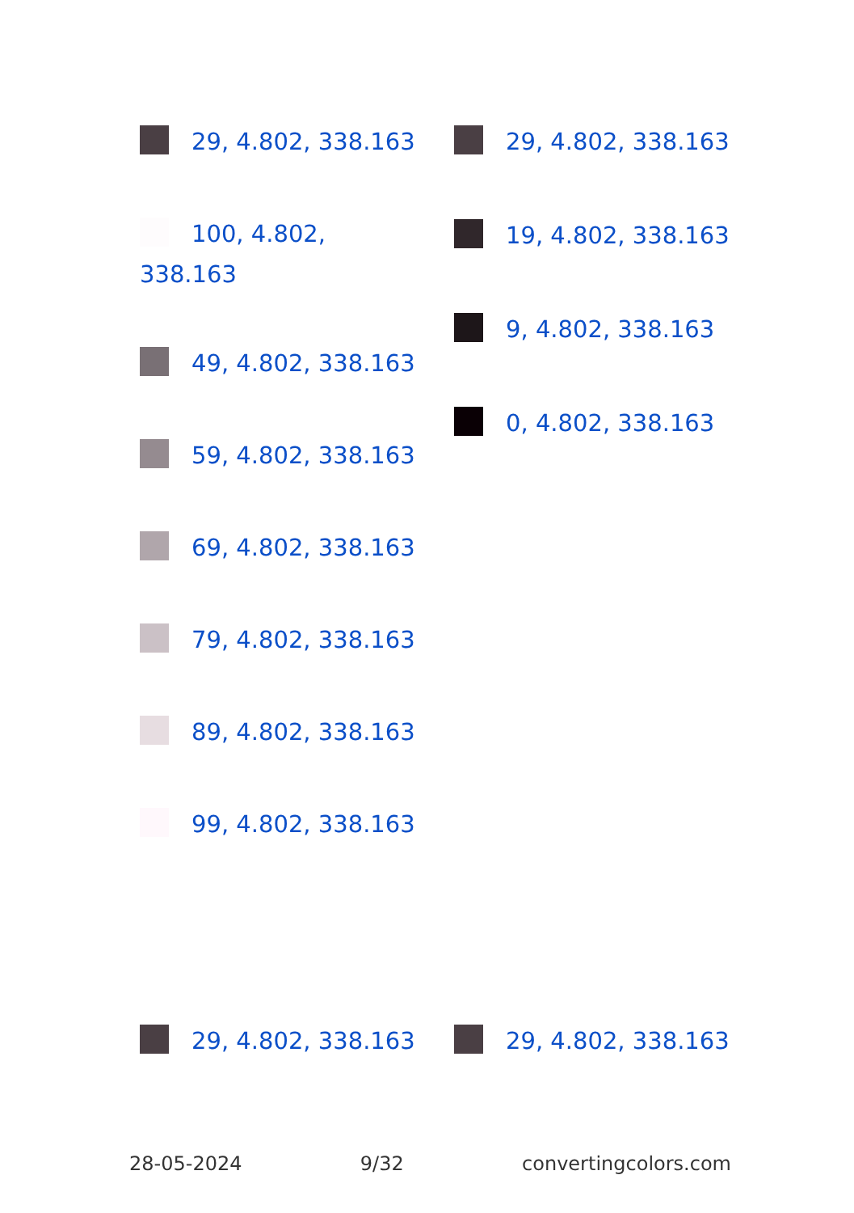29, 4.802, 338.163
100, 4.802, 338.163
49, 4.802, 338.163
59, 4.802, 338.163
69, 4.802, 338.163
79, 4.802, 338.163
89, 4.802, 338.163
99, 4.802, 338.163
29, 4.802, 338.163
19, 4.802, 338.163
9, 4.802, 338.163
0, 4.802, 338.163
29, 4.802, 338.163 29, 4.802, 338.163
28-05-2024 9/32 convertingcolors.com